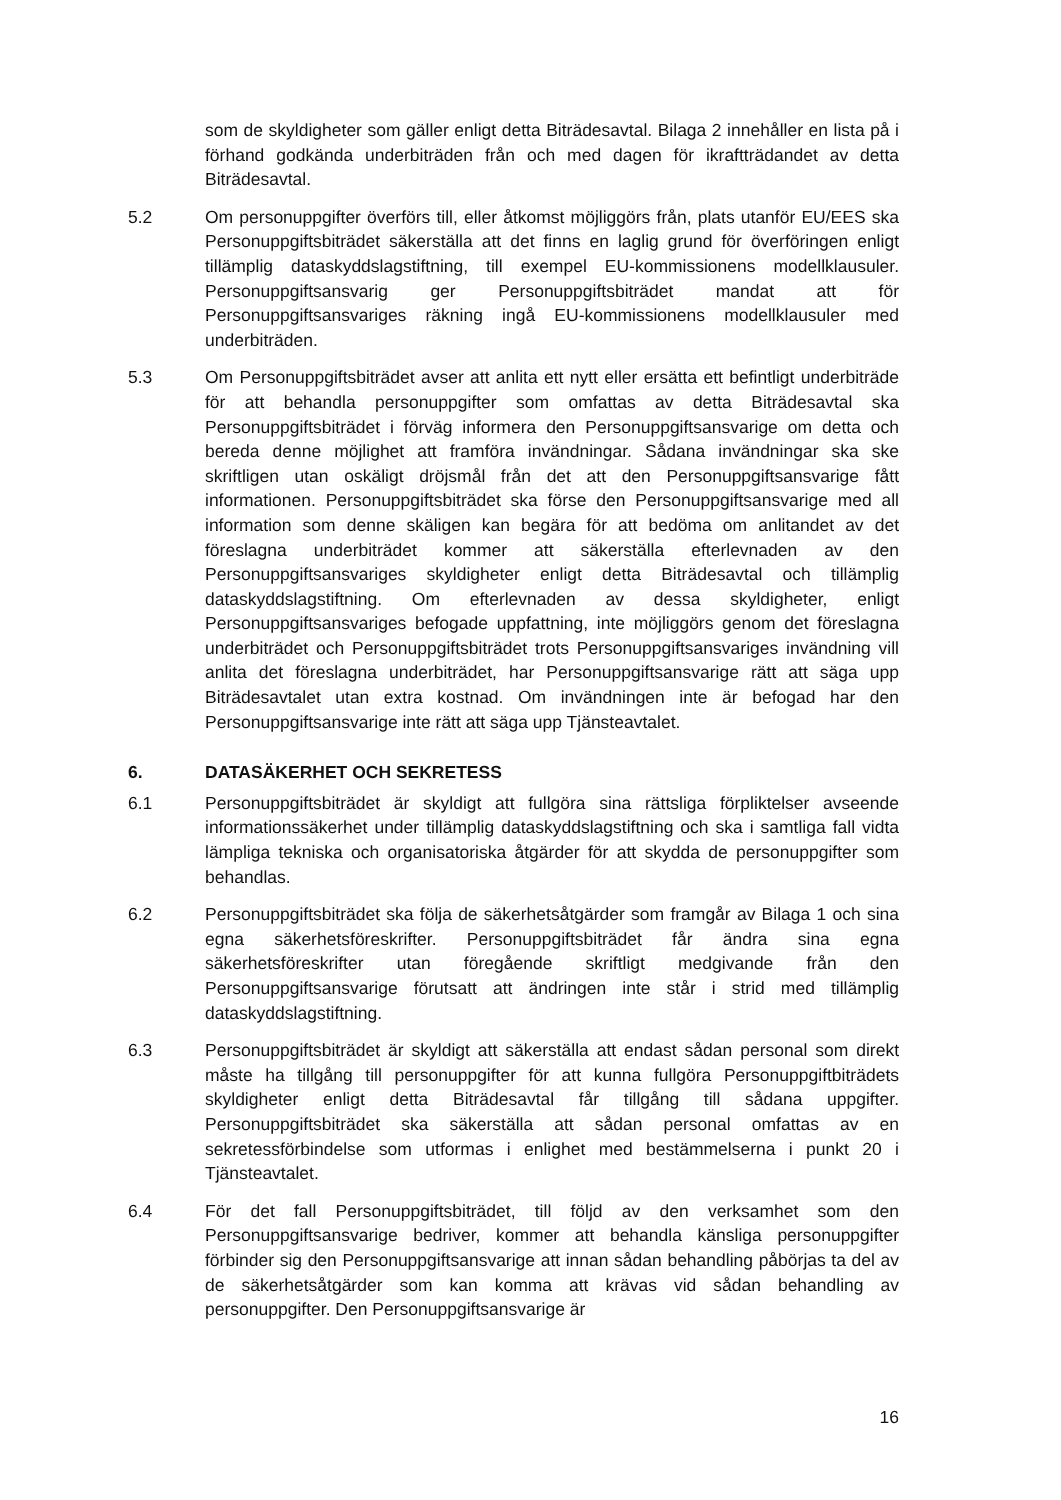som de skyldigheter som gäller enligt detta Biträdesavtal. Bilaga 2 innehåller en lista på i förhand godkända underbiträden från och med dagen för ikraftträdandet av detta Biträdesavtal.
5.2 Om personuppgifter överförs till, eller åtkomst möjliggörs från, plats utanför EU/EES ska Personuppgiftsbiträdet säkerställa att det finns en laglig grund för överföringen enligt tillämplig dataskyddslagstiftning, till exempel EU-kommissionens modellklausuler. Personuppgiftsansvarig ger Personuppgiftsbiträdet mandat att för Personuppgiftsansvariges räkning ingå EU-kommissionens modellklausuler med underbiträden.
5.3 Om Personuppgiftsbiträdet avser att anlita ett nytt eller ersätta ett befintligt underbiträde för att behandla personuppgifter som omfattas av detta Biträdesavtal ska Personuppgiftsbiträdet i förväg informera den Personuppgiftsansvarige om detta och bereda denne möjlighet att framföra invändningar. Sådana invändningar ska ske skriftligen utan oskäligt dröjsmål från det att den Personuppgiftsansvarige fått informationen. Personuppgiftsbiträdet ska förse den Personuppgiftsansvarige med all information som denne skäligen kan begära för att bedöma om anlitandet av det föreslagna underbiträdet kommer att säkerställa efterlevnaden av den Personuppgiftsansvariges skyldigheter enligt detta Biträdesavtal och tillämplig dataskyddslagstiftning. Om efterlevnaden av dessa skyldigheter, enligt Personuppgiftsansvariges befogade uppfattning, inte möjliggörs genom det föreslagna underbiträdet och Personuppgiftsbiträdet trots Personuppgiftsansvariges invändning vill anlita det föreslagna underbiträdet, har Personuppgiftsansvarige rätt att säga upp Biträdesavtalet utan extra kostnad. Om invändningen inte är befogad har den Personuppgiftsansvarige inte rätt att säga upp Tjänsteavtalet.
6. DATASÄKERHET OCH SEKRETESS
6.1 Personuppgiftsbiträdet är skyldigt att fullgöra sina rättsliga förpliktelser avseende informationssäkerhet under tillämplig dataskyddslagstiftning och ska i samtliga fall vidta lämpliga tekniska och organisatoriska åtgärder för att skydda de personuppgifter som behandlas.
6.2 Personuppgiftsbiträdet ska följa de säkerhetsåtgärder som framgår av Bilaga 1 och sina egna säkerhetsföreskrifter. Personuppgiftsbiträdet får ändra sina egna säkerhetsföreskrifter utan föregående skriftligt medgivande från den Personuppgiftsansvarige förutsatt att ändringen inte står i strid med tillämplig dataskyddslagstiftning.
6.3 Personuppgiftsbiträdet är skyldigt att säkerställa att endast sådan personal som direkt måste ha tillgång till personuppgifter för att kunna fullgöra Personuppgiftbiträdets skyldigheter enligt detta Biträdesavtal får tillgång till sådana uppgifter. Personuppgiftsbiträdet ska säkerställa att sådan personal omfattas av en sekretessförbindelse som utformas i enlighet med bestämmelserna i punkt 20 i Tjänsteavtalet.
6.4 För det fall Personuppgiftsbiträdet, till följd av den verksamhet som den Personuppgiftsansvarige bedriver, kommer att behandla känsliga personuppgifter förbinder sig den Personuppgiftsansvarige att innan sådan behandling påbörjas ta del av de säkerhetsåtgärder som kan komma att krävas vid sådan behandling av personuppgifter. Den Personuppgiftsansvarige är
16